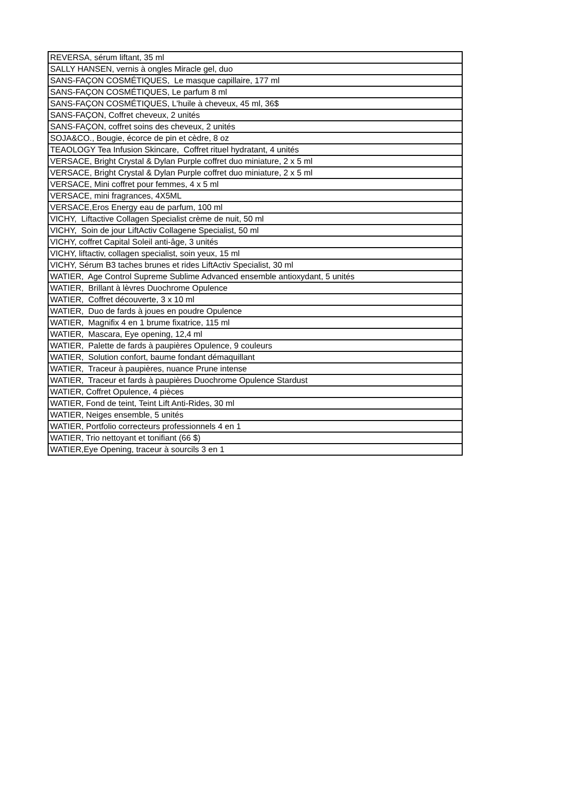| REVERSA, sérum liftant, 35 ml |
| SALLY HANSEN, vernis à ongles Miracle gel, duo |
| SANS-FAÇON COSMÉTIQUES, Le masque capillaire, 177 ml |
| SANS-FAÇON COSMÉTIQUES, Le parfum 8 ml |
| SANS-FAÇON COSMÉTIQUES, L'huile à cheveux, 45 ml, 36$ |
| SANS-FAÇON, Coffret cheveux, 2 unités |
| SANS-FAÇON, coffret soins des cheveux, 2 unités |
| SOJA&CO., Bougie, écorce de pin et cèdre, 8 oz |
| TEAOLOGY Tea Infusion Skincare, Coffret rituel hydratant, 4 unités |
| VERSACE, Bright Crystal & Dylan Purple coffret duo miniature, 2 x 5 ml |
| VERSACE, Bright Crystal & Dylan Purple coffret duo miniature, 2 x 5 ml |
| VERSACE, Mini coffret pour femmes, 4 x 5 ml |
| VERSACE, mini fragrances, 4X5ML |
| VERSACE,Eros Energy eau de parfum, 100 ml |
| VICHY, Liftactive Collagen Specialist crème de nuit, 50 ml |
| VICHY, Soin de jour LiftActiv Collagene Specialist, 50 ml |
| VICHY, coffret Capital Soleil anti-âge, 3 unités |
| VICHY, liftactiv, collagen specialist, soin yeux, 15 ml |
| VICHY, Sérum B3 taches brunes et rides LiftActiv Specialist, 30 ml |
| WATIER, Age Control Supreme Sublime Advanced ensemble antioxydant, 5 unités |
| WATIER, Brillant à lèvres Duochrome Opulence |
| WATIER, Coffret découverte, 3 x 10 ml |
| WATIER, Duo de fards à joues en poudre Opulence |
| WATIER, Magnifix 4 en 1 brume fixatrice, 115 ml |
| WATIER, Mascara, Eye opening, 12,4 ml |
| WATIER, Palette de fards à paupières Opulence, 9 couleurs |
| WATIER, Solution confort, baume fondant démaquillant |
| WATIER, Traceur à paupières, nuance Prune intense |
| WATIER, Traceur et fards à paupières Duochrome Opulence Stardust |
| WATIER, Coffret Opulence, 4 pièces |
| WATIER, Fond de teint, Teint Lift Anti-Rides, 30 ml |
| WATIER, Neiges ensemble, 5 unités |
| WATIER, Portfolio correcteurs professionnels 4 en 1 |
| WATIER, Trio nettoyant et tonifiant (66 $) |
| WATIER,Eye Opening, traceur à sourcils 3 en 1 |